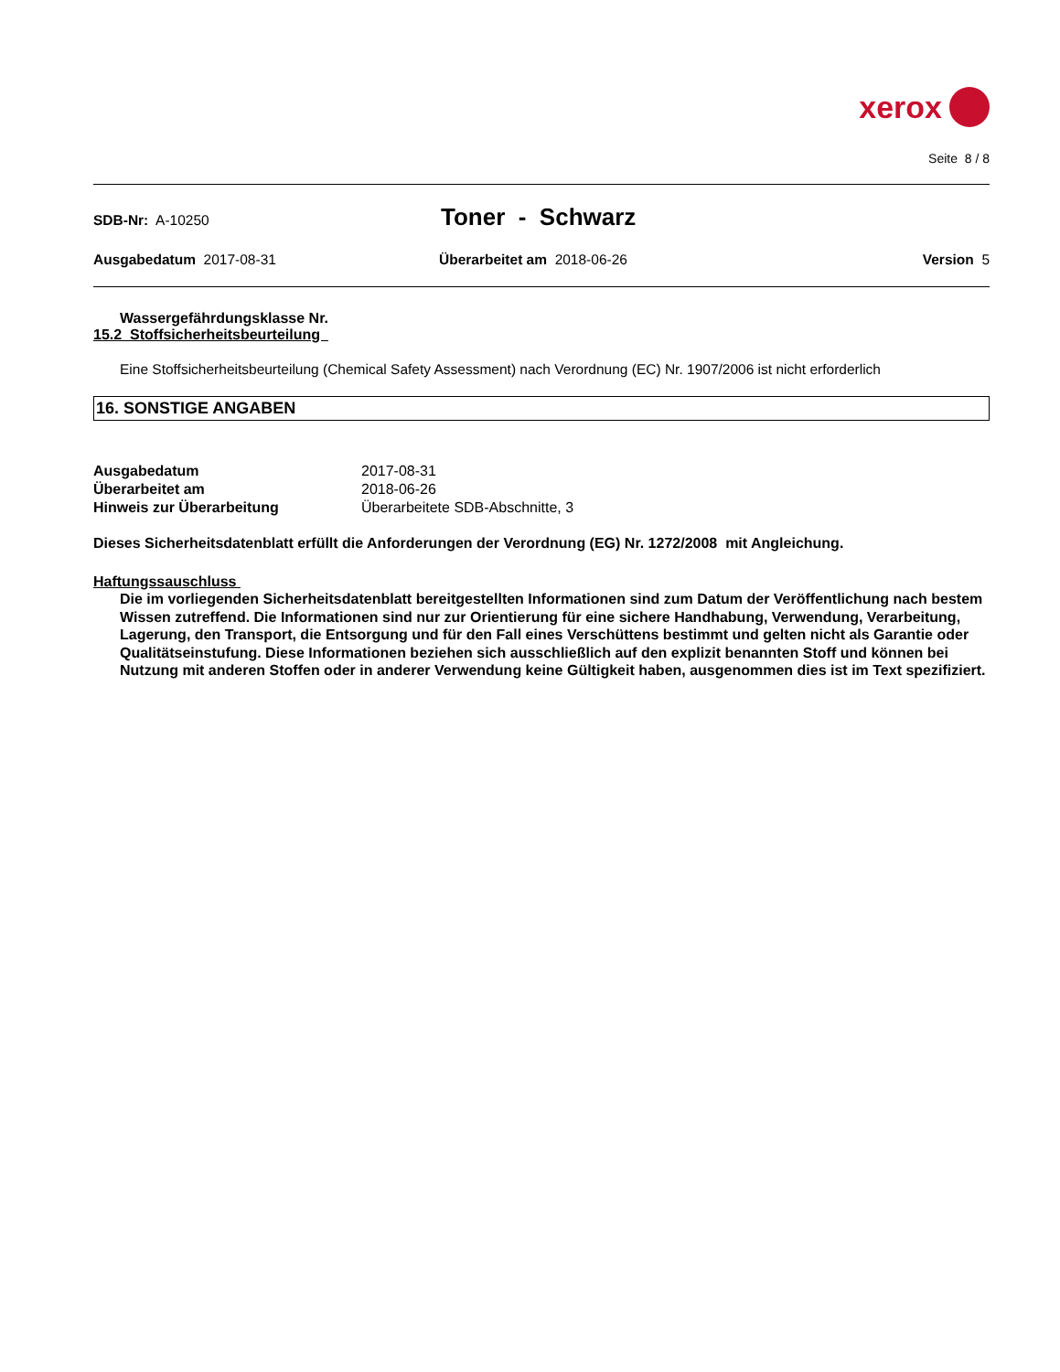xerox
Seite 8 / 8
SDB-Nr: A-10250
Toner - Schwarz
Ausgabedatum 2017-08-31 Überarbeitet am 2018-06-26 Version 5
Wassergefährdungsklasse Nr.
15.2 Stoffsicherheitsbeurteilung
Eine Stoffsicherheitsbeurteilung (Chemical Safety Assessment) nach Verordnung (EC) Nr. 1907/2006 ist nicht erforderlich
16. SONSTIGE ANGABEN
| Ausgabedatum | 2017-08-31 |
| Überarbeitet am | 2018-06-26 |
| Hinweis zur Überarbeitung | Überarbeitete SDB-Abschnitte, 3 |
Dieses Sicherheitsdatenblatt erfüllt die Anforderungen der Verordnung (EG) Nr. 1272/2008 mit Angleichung.
Haftungssauschluss
Die im vorliegenden Sicherheitsdatenblatt bereitgestellten Informationen sind zum Datum der Veröffentlichung nach bestem Wissen zutreffend. Die Informationen sind nur zur Orientierung für eine sichere Handhabung, Verwendung, Verarbeitung, Lagerung, den Transport, die Entsorgung und für den Fall eines Verschüttens bestimmt und gelten nicht als Garantie oder Qualitätseinstufung. Diese Informationen beziehen sich ausschließlich auf den explizit benannten Stoff und können bei Nutzung mit anderen Stoffen oder in anderer Verwendung keine Gültigkeit haben, ausgenommen dies ist im Text spezifiziert.